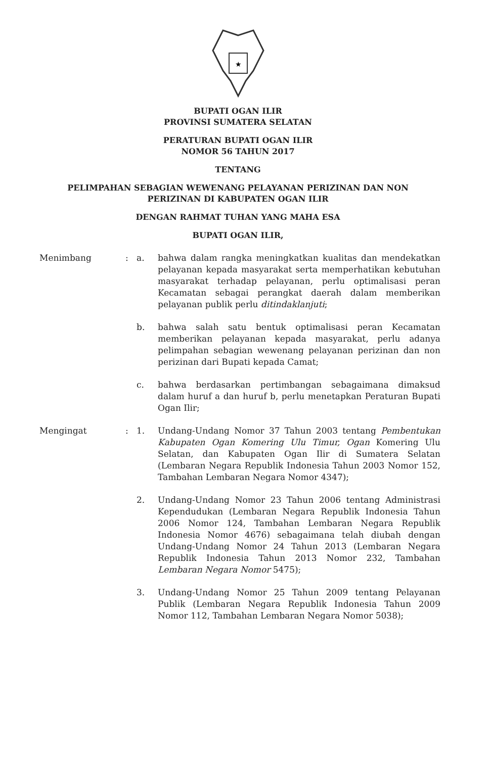★
BUPATI OGAN ILIR
PROVINSI SUMATERA SELATAN
PERATURAN BUPATI OGAN ILIR
NOMOR 56 TAHUN 2017
TENTANG
PELIMPAHAN SEBAGIAN WEWENANG PELAYANAN PERIZINAN DAN NON
PERIZINAN DI KABUPATEN OGAN ILIR
DENGAN RAHMAT TUHAN YANG MAHA ESA
BUPATI OGAN ILIR,
Menimbang : a. bahwa dalam rangka meningkatkan kualitas dan mendekatkan pelayanan kepada masyarakat serta memperhatikan kebutuhan masyarakat terhadap pelayanan, perlu optimalisasi peran Kecamatan sebagai perangkat daerah dalam memberikan pelayanan publik perlu ditindaklanjuti;
b. bahwa salah satu bentuk optimalisasi peran Kecamatan memberikan pelayanan kepada masyarakat, perlu adanya pelimpahan sebagian wewenang pelayanan perizinan dan non perizinan dari Bupati kepada Camat;
c. bahwa berdasarkan pertimbangan sebagaimana dimaksud dalam huruf a dan huruf b, perlu menetapkan Peraturan Bupati Ogan Ilir;
Mengingat : 1. Undang-Undang Nomor 37 Tahun 2003 tentang Pembentukan Kabupaten Ogan Komering Ulu Timur, Ogan Komering Ulu Selatan, dan Kabupaten Ogan Ilir di Sumatera Selatan (Lembaran Negara Republik Indonesia Tahun 2003 Nomor 152, Tambahan Lembaran Negara Nomor 4347);
2. Undang-Undang Nomor 23 Tahun 2006 tentang Administrasi Kependudukan (Lembaran Negara Republik Indonesia Tahun 2006 Nomor 124, Tambahan Lembaran Negara Republik Indonesia Nomor 4676) sebagaimana telah diubah dengan Undang-Undang Nomor 24 Tahun 2013 (Lembaran Negara Republik Indonesia Tahun 2013 Nomor 232, Tambahan Lembaran Negara Nomor 5475);
3. Undang-Undang Nomor 25 Tahun 2009 tentang Pelayanan Publik (Lembaran Negara Republik Indonesia Tahun 2009 Nomor 112, Tambahan Lembaran Negara Nomor 5038);